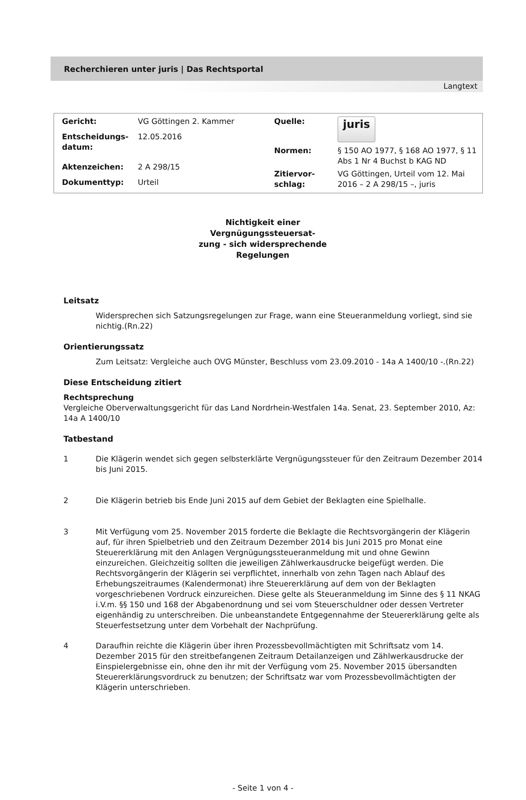Recherchieren unter juris | Das Rechtsportal
Langtext
| Gericht: | VG Göttingen 2. Kammer |
| Entscheidungs- datum: | 12.05.2016 |
| Aktenzeichen: | 2 A 298/15 |
| Dokumenttyp: | Urteil |
| Quelle: | juris |
| Normen: | § 150 AO 1977, § 168 AO 1977, § 11 Abs 1 Nr 4 Buchst b KAG ND |
| Zitiervor- schlag: | VG Göttingen, Urteil vom 12. Mai 2016 – 2 A 298/15 –, juris |
Nichtigkeit einer Vergnügungssteuersat-
zung - sich widersprechende Regelungen
Leitsatz
Widersprechen sich Satzungsregelungen zur Frage, wann eine Steueranmeldung vorliegt, sind sie nichtig.(Rn.22)
Orientierungssatz
Zum Leitsatz: Vergleiche auch OVG Münster, Beschluss vom 23.09.2010 - 14a A 1400/10 -.(Rn.22)
Diese Entscheidung zitiert
Rechtsprechung
Vergleiche Oberverwaltungsgericht für das Land Nordrhein-Westfalen 14a. Senat, 23. September 2010, Az: 14a A 1400/10
Tatbestand
1 Die Klägerin wendet sich gegen selbsterklärte Vergnügungssteuer für den Zeitraum Dezember 2014 bis Juni 2015.
2 Die Klägerin betrieb bis Ende Juni 2015 auf dem Gebiet der Beklagten eine Spielhalle.
3 Mit Verfügung vom 25. November 2015 forderte die Beklagte die Rechtsvorgängerin der Klägerin auf, für ihren Spielbetrieb und den Zeitraum Dezember 2014 bis Juni 2015 pro Monat eine Steuererklärung mit den Anlagen Vergnügungssteueranmeldung mit und ohne Gewinn einzureichen. Gleichzeitig sollten die jeweiligen Zählwerkausdrucke beigefügt werden. Die Rechtsvorgängerin der Klägerin sei verpflichtet, innerhalb von zehn Tagen nach Ablauf des Erhebungszeitraumes (Kalendermonat) ihre Steuererklärung auf dem von der Beklagten vorgeschriebenen Vordruck einzureichen. Diese gelte als Steueranmeldung im Sinne des § 11 NKAG i.V.m. §§ 150 und 168 der Abgabenordnung und sei vom Steuerschuldner oder dessen Vertreter eigenhändig zu unterschreiben. Die unbeanstandete Entgegennahme der Steuererklärung gelte als Steuerfestsetzung unter dem Vorbehalt der Nachprüfung.
4 Daraufhin reichte die Klägerin über ihren Prozessbevollmächtigten mit Schriftsatz vom 14. Dezember 2015 für den streitbefangenen Zeitraum Detailanzeigen und Zählwerkausdrucke der Einspielergebnisse ein, ohne den ihr mit der Verfügung vom 25. November 2015 übersandten Steuererklärungsvordruck zu benutzen; der Schriftsatz war vom Prozessbevollmächtigten der Klägerin unterschrieben.
- Seite 1 von 4 -